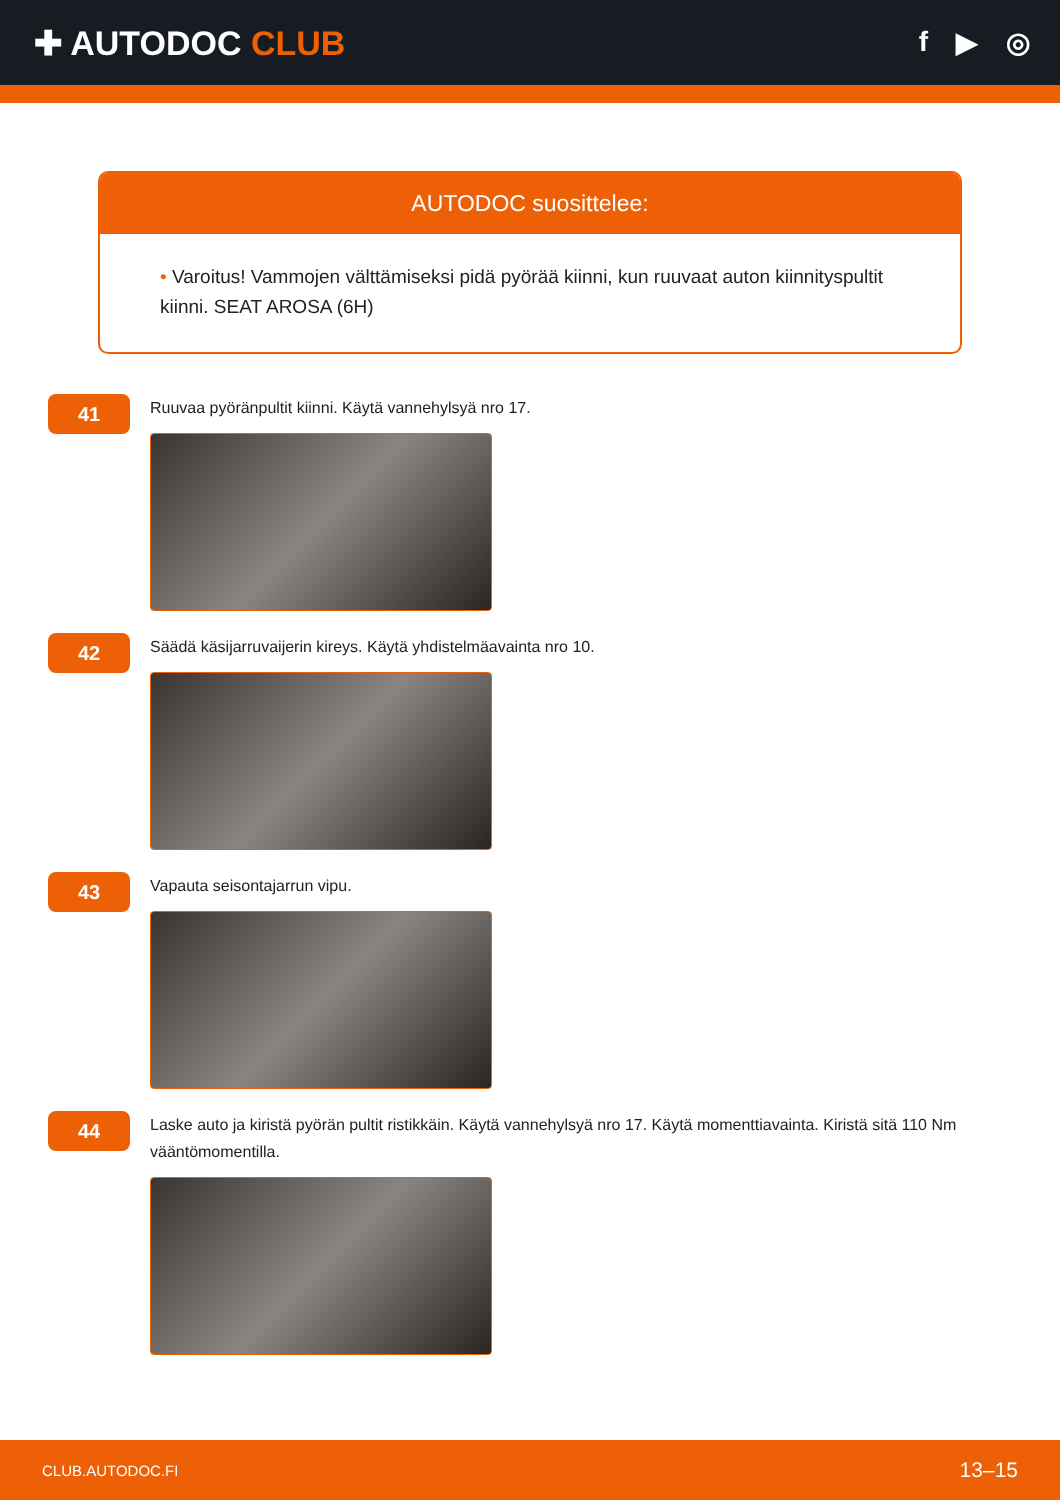✚ AUTODOC CLUB
f ▶ ◎
AUTODOC suosittelee:
• Varoitus! Vammojen välttämiseksi pidä pyörää kiinni, kun ruuvaat auton kiinnityspultit kiinni. SEAT AROSA (6H)
41
Ruuvaa pyöränpultit kiinni. Käytä vannehylsyä nro 17.
42
Säädä käsijarruvaijerin kireys. Käytä yhdistelmäavainta nro 10.
43
Vapauta seisontajarrun vipu.
44
Laske auto ja kiristä pyörän pultit ristikkäin. Käytä vannehylsyä nro 17. Käytä momenttiavainta. Kiristä sitä 110 Nm vääntömomentilla.
CLUB.AUTODOC.FI 13–15